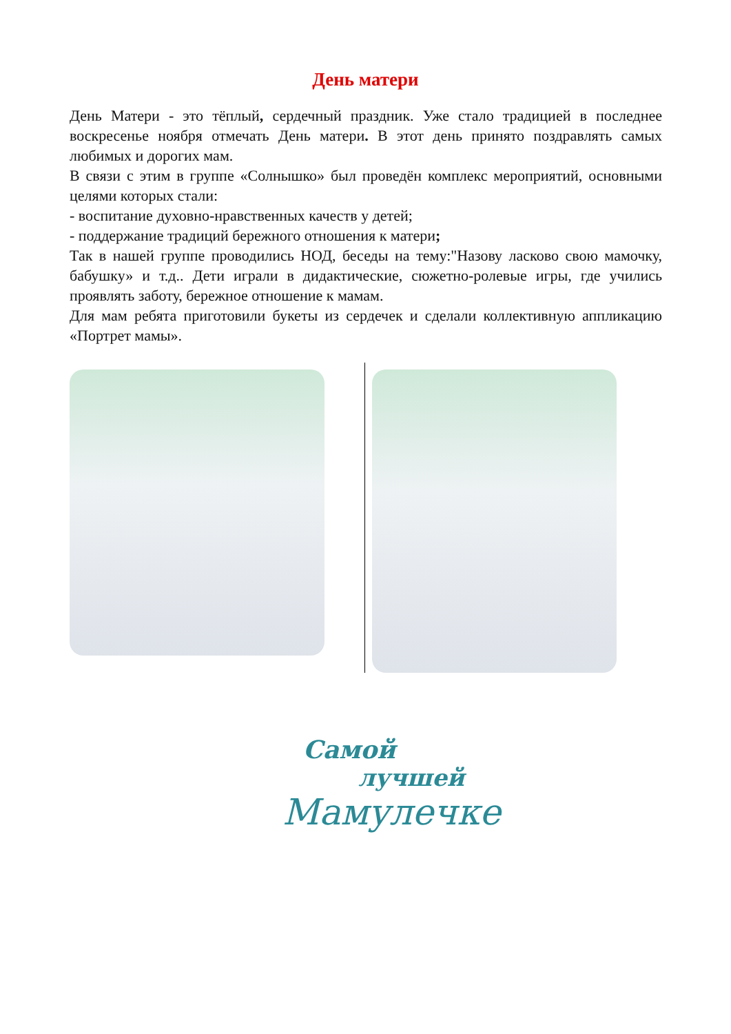День матери
День Матери - это тёплый, сердечный праздник. Уже стало традицией в последнее воскресенье ноября отмечать День матери. В этот день принято поздравлять самых любимых и дорогих мам.
В связи с этим в группе «Солнышко» был проведён комплекс мероприятий, основными целями которых стали:
- воспитание духовно-нравственных качеств у детей;
- поддержание традиций бережного отношения к матери;
Так в нашей группе проводились НОД, беседы на тему:"Назову ласково свою мамочку, бабушку» и т.д.. Дети играли в дидактические, сюжетно-ролевые игры, где учились проявлять заботу, бережное отношение к мамам.
Для мам ребята приготовили букеты из сердечек и сделали коллективную аппликацию «Портрет мамы».
Самой
лучшей
Мамулечке